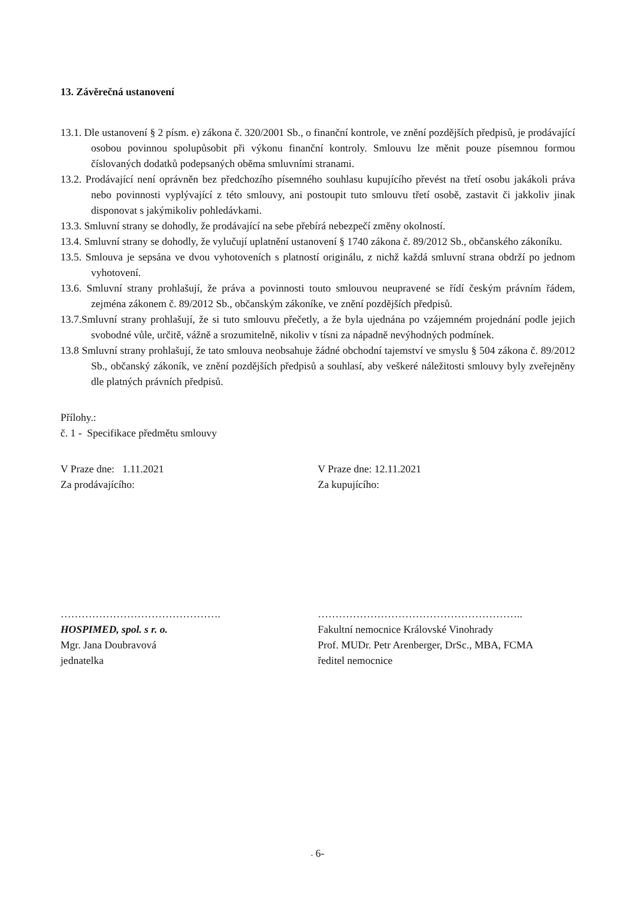13. Závěrečná ustanovení
13.1. Dle ustanovení § 2 písm. e) zákona č. 320/2001 Sb., o finanční kontrole, ve znění pozdějších předpisů, je prodávající osobou povinnou spolupůsobit při výkonu finanční kontroly. Smlouvu lze měnit pouze písemnou formou číslovaných dodatků podepsaných oběma smluvními stranami.
13.2. Prodávající není oprávněn bez předchozího písemného souhlasu kupujícího převést na třetí osobu jakákoli práva nebo povinnosti vyplývající z této smlouvy, ani postoupit tuto smlouvu třetí osobě, zastavit či jakkoliv jinak disponovat s jakýmikoliv pohledávkami.
13.3. Smluvní strany se dohodly, že prodávající na sebe přebírá nebezpečí změny okolností.
13.4. Smluvní strany se dohodly, že vylučují uplatnění ustanovení § 1740 zákona č. 89/2012 Sb., občanského zákoníku.
13.5. Smlouva je sepsána ve dvou vyhotoveních s platností originálu, z nichž každá smluvní strana obdrží po jednom vyhotovení.
13.6. Smluvní strany prohlašují, že práva a povinnosti touto smlouvou neupravené se řídí českým právním řádem, zejména zákonem č. 89/2012 Sb., občanským zákoníke, ve znění pozdějších předpisů.
13.7.Smluvní strany prohlašují, že si tuto smlouvu přečetly, a že byla ujednána po vzájemném projednání podle jejich svobodné vůle, určitě, vážně a srozumitelně, nikoliv v tísni za nápadně nevýhodných podmínek.
13.8 Smluvní strany prohlašují, že tato smlouva neobsahuje žádné obchodní tajemství ve smyslu § 504 zákona č. 89/2012 Sb., občanský zákoník, ve znění pozdějších předpisů a souhlasí, aby veškeré náležitosti smlouvy byly zveřejněny dle platných právních předpisů.
Přílohy.:
č. 1 - Specifikace předmětu smlouvy
V Praze dne: 1.11.2021
Za prodávajícího:
V Praze dne: 12.11.2021
Za kupujícího:
……………………………………….
HOSPIMED, spol. s r. o.
Mgr. Jana Doubravová
jednatelka
…………………………………………………..
Fakultní nemocnice Královské Vinohrady
Prof. MUDr. Petr Arenberger, DrSc., MBA, FCMA
ředitel nemocnice
- 6-